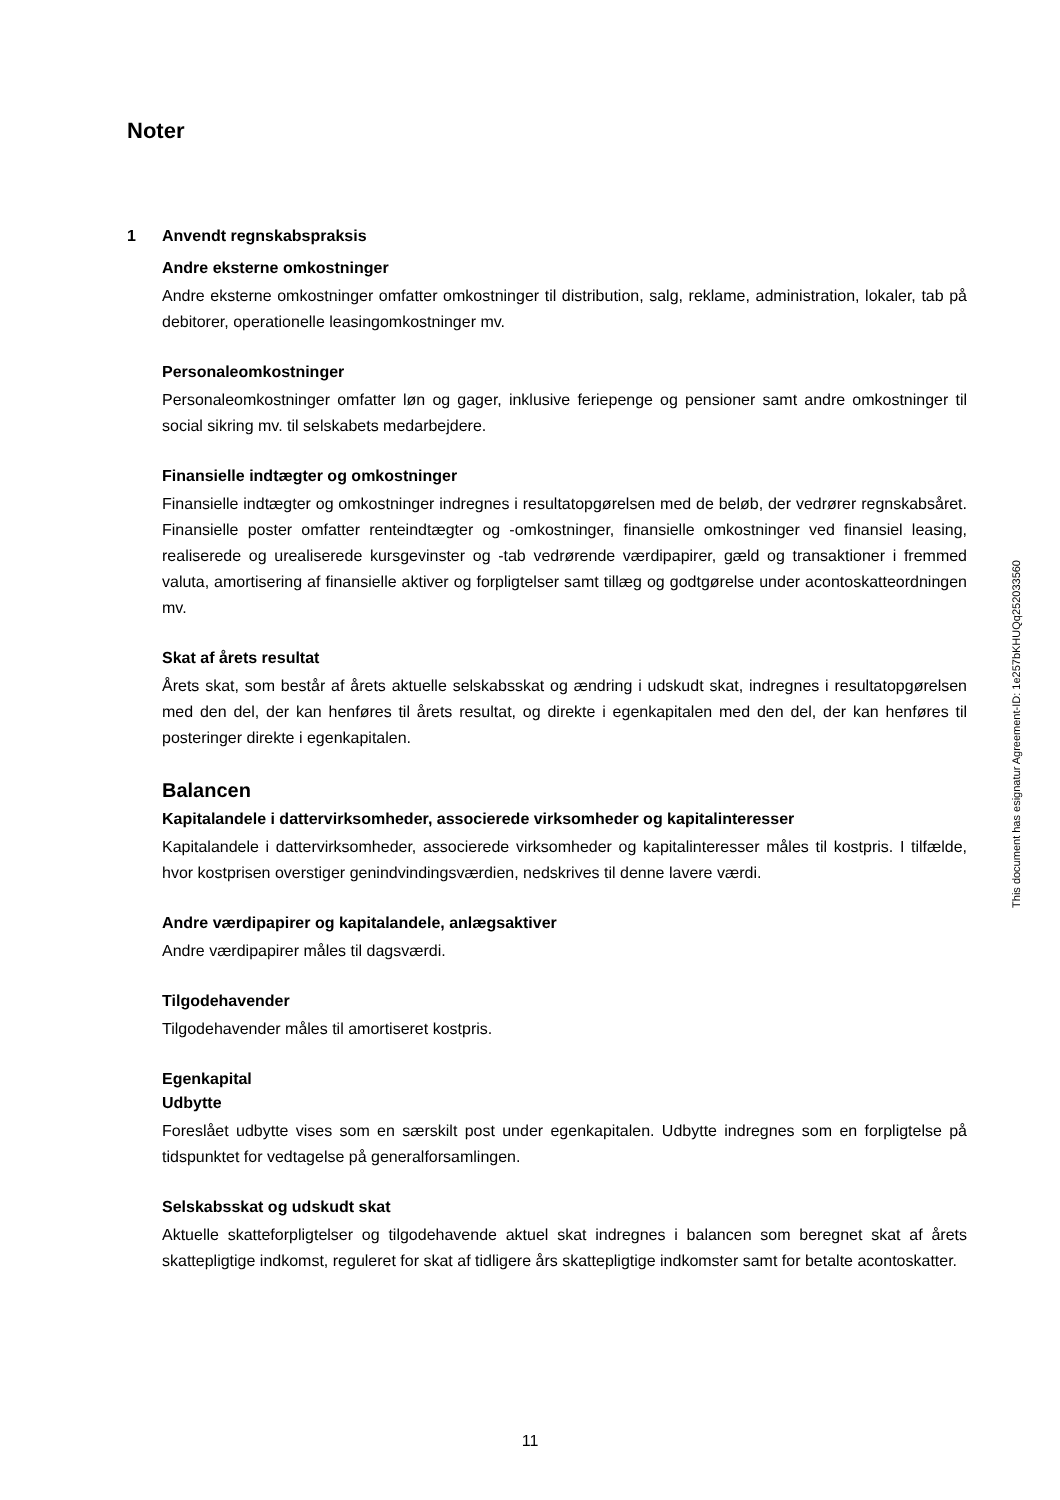Noter
1 Anvendt regnskabspraksis
Andre eksterne omkostninger
Andre eksterne omkostninger omfatter omkostninger til distribution, salg, reklame, administration, lokaler, tab på debitorer, operationelle leasingomkostninger mv.
Personaleomkostninger
Personaleomkostninger omfatter løn og gager, inklusive feriepenge og pensioner samt andre omkostninger til social sikring mv. til selskabets medarbejdere.
Finansielle indtægter og omkostninger
Finansielle indtægter og omkostninger indregnes i resultatopgørelsen med de beløb, der vedrører regnskabsåret. Finansielle poster omfatter renteindtægter og -omkostninger, finansielle omkostninger ved finansiel leasing, realiserede og urealiserede kursgevinster og -tab vedrørende værdipapirer, gæld og transaktioner i fremmed valuta, amortisering af finansielle aktiver og forpligtelser samt tillæg og godtgørelse under acontoskatteordningen mv.
Skat af årets resultat
Årets skat, som består af årets aktuelle selskabsskat og ændring i udskudt skat, indregnes i resultatopgørelsen med den del, der kan henføres til årets resultat, og direkte i egenkapitalen med den del, der kan henføres til posteringer direkte i egenkapitalen.
Balancen
Kapitalandele i dattervirksomheder, associerede virksomheder og kapitalinteresser
Kapitalandele i dattervirksomheder, associerede virksomheder og kapitalinteresser måles til kostpris. I tilfælde, hvor kostprisen overstiger genindvindingsværdien, nedskrives til denne lavere værdi.
Andre værdipapirer og kapitalandele, anlægsaktiver
Andre værdipapirer måles til dagsværdi.
Tilgodehavender
Tilgodehavender måles til amortiseret kostpris.
Egenkapital
Udbytte
Foreslået udbytte vises som en særskilt post under egenkapitalen. Udbytte indregnes som en forpligtelse på tidspunktet for vedtagelse på generalforsamlingen.
Selskabsskat og udskudt skat
Aktuelle skatteforpligtelser og tilgodehavende aktuel skat indregnes i balancen som beregnet skat af årets skattepligtige indkomst, reguleret for skat af tidligere års skattepligtige indkomster samt for betalte acontoskatter.
This document has esignatur Agreement-ID: 1e257bKHUQq252033560
11